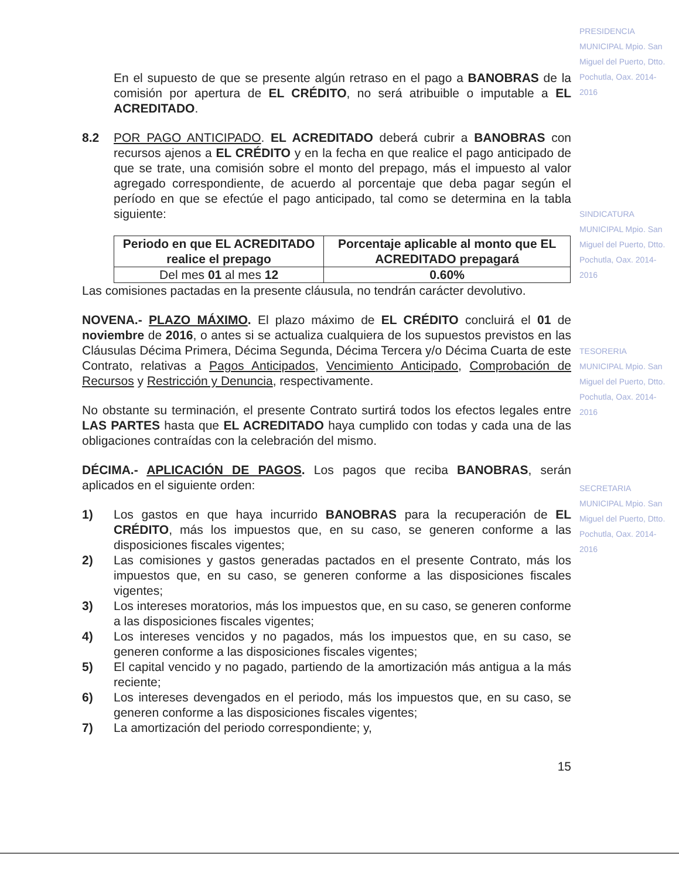En el supuesto de que se presente algún retraso en el pago a BANOBRAS de la comisión por apertura de EL CRÉDITO, no será atribuible o imputable a EL ACREDITADO.
8.2 POR PAGO ANTICIPADO. EL ACREDITADO deberá cubrir a BANOBRAS con recursos ajenos a EL CRÉDITO y en la fecha en que realice el pago anticipado de que se trate, una comisión sobre el monto del prepago, más el impuesto al valor agregado correspondiente, de acuerdo al porcentaje que deba pagar según el período en que se efectúe el pago anticipado, tal como se determina en la tabla siguiente:
| Periodo en que EL ACREDITADO realice el prepago | Porcentaje aplicable al monto que EL ACREDITADO prepagará |
| --- | --- |
| Del mes 01 al mes 12 | 0.60% |
Las comisiones pactadas en la presente cláusula, no tendrán carácter devolutivo.
NOVENA.- PLAZO MÁXIMO. El plazo máximo de EL CRÉDITO concluirá el 01 de noviembre de 2016, o antes si se actualiza cualquiera de los supuestos previstos en las Cláusulas Décima Primera, Décima Segunda, Décima Tercera y/o Décima Cuarta de este Contrato, relativas a Pagos Anticipados, Vencimiento Anticipado, Comprobación de Recursos y Restricción y Denuncia, respectivamente.
No obstante su terminación, el presente Contrato surtirá todos los efectos legales entre LAS PARTES hasta que EL ACREDITADO haya cumplido con todas y cada una de las obligaciones contraídas con la celebración del mismo.
DÉCIMA.- APLICACIÓN DE PAGOS. Los pagos que reciba BANOBRAS, serán aplicados en el siguiente orden:
1) Los gastos en que haya incurrido BANOBRAS para la recuperación de EL CRÉDITO, más los impuestos que, en su caso, se generen conforme a las disposiciones fiscales vigentes;
2) Las comisiones y gastos generadas pactados en el presente Contrato, más los impuestos que, en su caso, se generen conforme a las disposiciones fiscales vigentes;
3) Los intereses moratorios, más los impuestos que, en su caso, se generen conforme a las disposiciones fiscales vigentes;
4) Los intereses vencidos y no pagados, más los impuestos que, en su caso, se generen conforme a las disposiciones fiscales vigentes;
5) El capital vencido y no pagado, partiendo de la amortización más antigua a la más reciente;
6) Los intereses devengados en el periodo, más los impuestos que, en su caso, se generen conforme a las disposiciones fiscales vigentes;
7) La amortización del periodo correspondiente; y,
15
PRESIDENCIA MUNICIPAL Mpio. San Miguel del Puerto, Dtto. Pochutla, Oax. 2014-2016
SINDICATURA MUNICIPAL Mpio. San Miguel del Puerto, Dtto. Pochutla, Oax. 2014-2016
TESORERIA MUNICIPAL Mpio. San Miguel del Puerto, Dtto. Pochutla, Oax. 2014-2016
SECRETARIA MUNICIPAL Mpio. San Miguel del Puerto, Dtto. Pochutla, Oax. 2014-2016